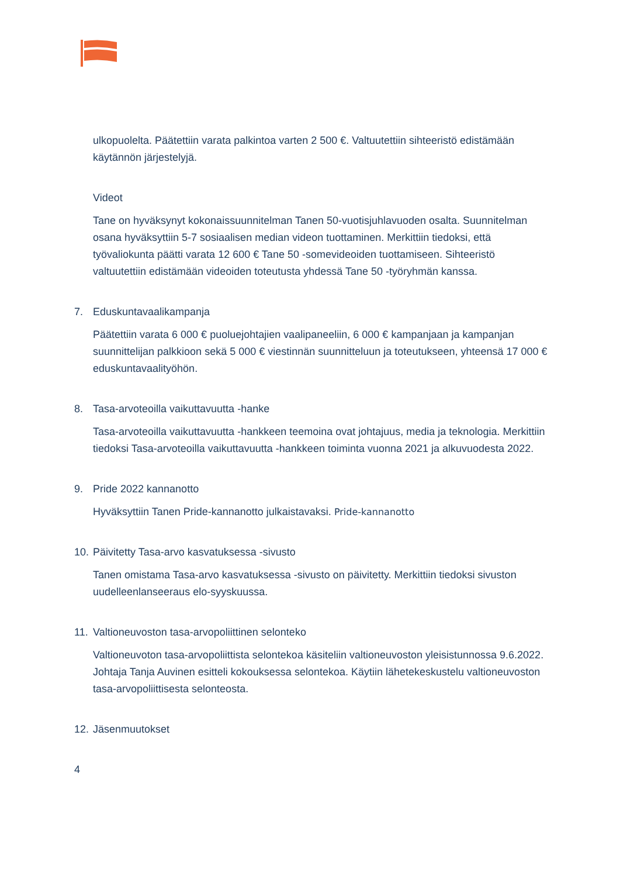ulkopuolelta. Päätettiin varata palkintoa varten 2 500 €. Valtuutettiin sihteeristö edistämään käytännön järjestelyjä.
Videot
Tane on hyväksynyt kokonaissuunnitelman Tanen 50-vuotisjuhlavuoden osalta. Suunnitelman osana hyväksyttiin 5-7 sosiaalisen median videon tuottaminen. Merkittiin tiedoksi, että työvaliokunta päätti varata 12 600 € Tane 50 -somevideoiden tuottamiseen. Sihteeristö valtuutettiin edistämään videoiden toteutusta yhdessä Tane 50 -työryhmän kanssa.
7. Eduskuntavaalikampanja
Päätettiin varata 6 000 € puoluejohtajien vaalipaneeliin, 6 000 € kampanjaan ja kampanjan suunnittelijan palkkioon sekä 5 000 € viestinnän suunnitteluun ja toteutukseen, yhteensä 17 000 € eduskuntavaalityöhön.
8. Tasa-arvoteoilla vaikuttavuutta -hanke
Tasa-arvoteoilla vaikuttavuutta -hankkeen teemoina ovat johtajuus, media ja teknologia. Merkittiin tiedoksi Tasa-arvoteoilla vaikuttavuutta -hankkeen toiminta vuonna 2021 ja alkuvuodesta 2022.
9. Pride 2022 kannanotto
Hyväksyttiin Tanen Pride-kannanotto julkaistavaksi. Pride-kannanotto
10. Päivitetty Tasa-arvo kasvatuksessa -sivusto
Tanen omistama Tasa-arvo kasvatuksessa -sivusto on päivitetty. Merkittiin tiedoksi sivuston uudelleenlanseeraus elo-syyskuussa.
11. Valtioneuvoston tasa-arvopoliittinen selonteko
Valtioneuvoton tasa-arvopoliittista selontekoa käsiteliin valtioneuvoston yleisistunnossa 9.6.2022. Johtaja Tanja Auvinen esitteli kokouksessa selontekoa. Käytiin lähetekeskustelu valtioneuvoston tasa-arvopoliittisesta selonteosta.
12. Jäsenmuutokset
4